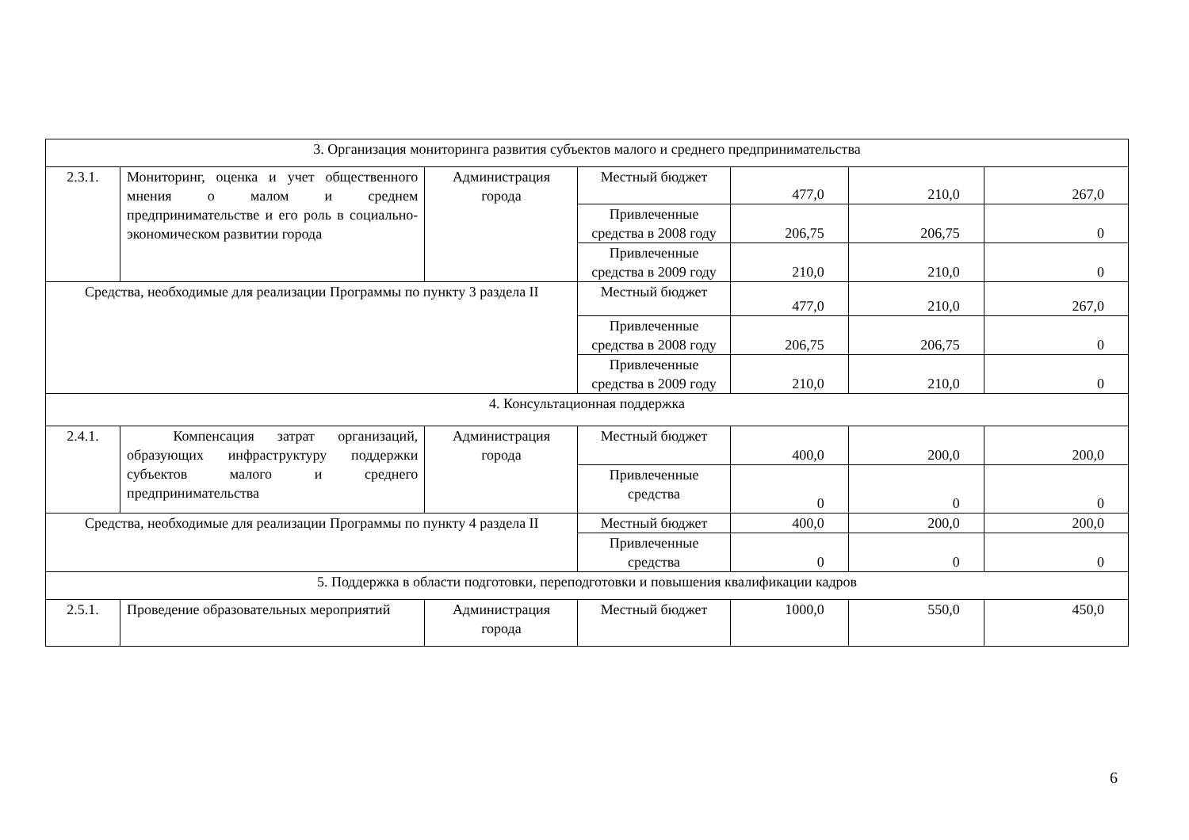| 3. Организация мониторинга развития субъектов малого и среднего предпринимательства | | | | | | |
| 2.3.1. | Мониторинг, оценка и учет общественного мнения о малом и среднем предпринимательстве и его роль в социально-экономическом развитии города | Администрация города | Местный бюджет | 477,0 | 210,0 | 267,0 |
| | | | Привлеченные средства в 2008 году | 206,75 | 206,75 | 0 |
| | | | Привлеченные средства в 2009 году | 210,0 | 210,0 | 0 |
| Средства, необходимые для реализации Программы по пункту 3 раздела II | | | Местный бюджет | 477,0 | 210,0 | 267,0 |
| | | | Привлеченные средства в 2008 году | 206,75 | 206,75 | 0 |
| | | | Привлеченные средства в 2009 году | 210,0 | 210,0 | 0 |
| 4. Консультационная поддержка | | | | | | |
| 2.4.1. | Компенсация затрат организаций, образующих инфраструктуру поддержки субъектов малого и среднего предпринимательства | Администрация города | Местный бюджет | 400,0 | 200,0 | 200,0 |
| | | | Привлеченные средства | 0 | 0 | 0 |
| Средства, необходимые для реализации Программы по пункту 4 раздела II | | | Местный бюджет | 400,0 | 200,0 | 200,0 |
| | | | Привлеченные средства | 0 | 0 | 0 |
| 5. Поддержка в области подготовки, переподготовки и повышения квалификации кадров | | | | | | |
| 2.5.1. | Проведение образовательных мероприятий | Администрация города | Местный бюджет | 1000,0 | 550,0 | 450,0 |
6